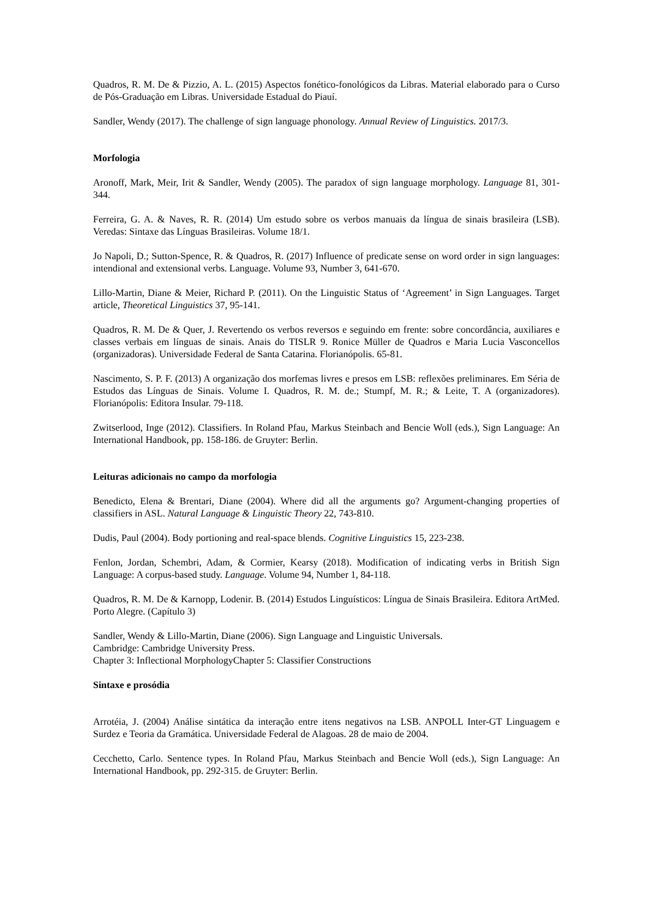Quadros, R. M. De & Pizzio, A. L. (2015) Aspectos fonético-fonológicos da Libras. Material elaborado para o Curso de Pós-Graduação em Libras. Universidade Estadual do Piauí.
Sandler, Wendy (2017). The challenge of sign language phonology. Annual Review of Linguistics. 2017/3.
Morfologia
Aronoff, Mark, Meir, Irit & Sandler, Wendy (2005). The paradox of sign language morphology. Language 81, 301-344.
Ferreira, G. A. & Naves, R. R. (2014) Um estudo sobre os verbos manuais da língua de sinais brasileira (LSB). Veredas: Sintaxe das Línguas Brasileiras. Volume 18/1.
Jo Napoli, D.; Sutton-Spence, R. & Quadros, R. (2017) Influence of predicate sense on word order in sign languages: intendional and extensional verbs. Language. Volume 93, Number 3, 641-670.
Lillo-Martin, Diane & Meier, Richard P. (2011). On the Linguistic Status of ‘Agreement’ in Sign Languages. Target article, Theoretical Linguistics 37, 95-141.
Quadros, R. M. De & Quer, J. Revertendo os verbos reversos e seguindo em frente: sobre concordância, auxiliares e classes verbais em línguas de sinais. Anais do TISLR 9. Ronice Müller de Quadros e Maria Lucia Vasconcellos (organizadoras). Universidade Federal de Santa Catarina. Florianópolis. 65-81.
Nascimento, S. P. F. (2013) A organização dos morfemas livres e presos em LSB: reflexões preliminares. Em Séria de Estudos das Línguas de Sinais. Volume I. Quadros, R. M. de.; Stumpf, M. R.; & Leite, T. A (organizadores). Florianópolis: Editora Insular. 79-118.
Zwitserlood, Inge (2012). Classifiers. In Roland Pfau, Markus Steinbach and Bencie Woll (eds.), Sign Language: An International Handbook, pp. 158-186. de Gruyter: Berlin.
Leituras adicionais no campo da morfologia
Benedicto, Elena & Brentari, Diane (2004). Where did all the arguments go? Argument-changing properties of classifiers in ASL. Natural Language & Linguistic Theory 22, 743-810.
Dudis, Paul (2004). Body portioning and real-space blends. Cognitive Linguistics 15, 223-238.
Fenlon, Jordan, Schembri, Adam, & Cormier, Kearsy (2018). Modification of indicating verbs in British Sign Language: A corpus-based study. Language. Volume 94, Number 1, 84-118.
Quadros, R. M. De & Karnopp, Lodenir. B. (2014) Estudos Linguísticos: Língua de Sinais Brasileira. Editora ArtMed. Porto Alegre. (Capítulo 3)
Sandler, Wendy & Lillo-Martin, Diane (2006). Sign Language and Linguistic Universals.
Cambridge: Cambridge University Press.
Chapter 3: Inflectional MorphologyChapter 5: Classifier Constructions
Sintaxe e prosódia
Arrotéia, J. (2004) Análise sintática da interação entre itens negativos na LSB. ANPOLL Inter-GT Linguagem e Surdez e Teoria da Gramática. Universidade Federal de Alagoas. 28 de maio de 2004.
Cecchetto, Carlo. Sentence types. In Roland Pfau, Markus Steinbach and Bencie Woll (eds.), Sign Language: An International Handbook, pp. 292-315. de Gruyter: Berlin.